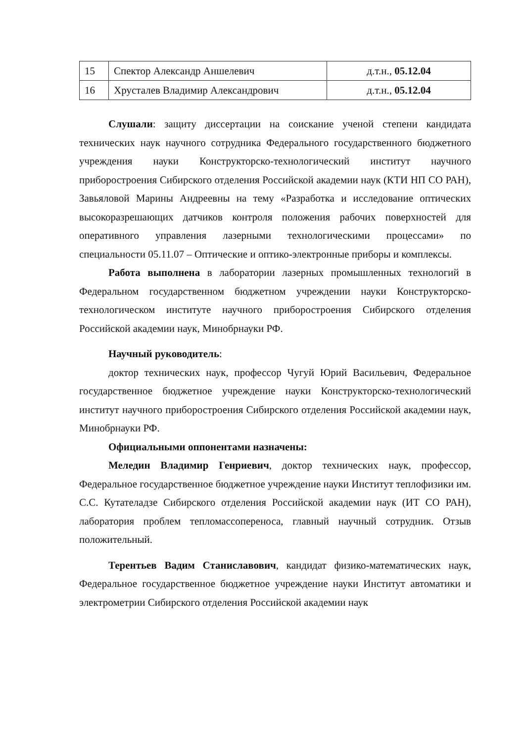| 15 | Спектор Александр Аншелевич | д.т.н., 05.12.04 |
| 16 | Хрусталев Владимир Александрович | д.т.н., 05.12.04 |
Слушали: защиту диссертации на соискание ученой степени кандидата технических наук научного сотрудника Федерального государственного бюджетного учреждения науки Конструкторско-технологический институт научного приборостроения Сибирского отделения Российской академии наук (КТИ НП СО РАН), Завьяловой Марины Андреевны на тему «Разработка и исследование оптических высокоразрешающих датчиков контроля положения рабочих поверхностей для оперативного управления лазерными технологическими процессами» по специальности 05.11.07 – Оптические и оптико-электронные приборы и комплексы.
Работа выполнена в лаборатории лазерных промышленных технологий в Федеральном государственном бюджетном учреждении науки Конструкторско-технологическом институте научного приборостроения Сибирского отделения Российской академии наук, Минобрнауки РФ.
Научный руководитель:
доктор технических наук, профессор Чугуй Юрий Васильевич, Федеральное государственное бюджетное учреждение науки Конструкторско-технологический институт научного приборостроения Сибирского отделения Российской академии наук, Минобрнауки РФ.
Официальными оппонентами назначены:
Меледин Владимир Генриевич, доктор технических наук, профессор, Федеральное государственное бюджетное учреждение науки Институт теплофизики им. С.С. Кутателадзе Сибирского отделения Российской академии наук (ИТ СО РАН), лаборатория проблем тепломассопереноса, главный научный сотрудник. Отзыв положительный.
Терентьев Вадим Станиславович, кандидат физико-математических наук, Федеральное государственное бюджетное учреждение науки Институт автоматики и электрометрии Сибирского отделения Российской академии наук